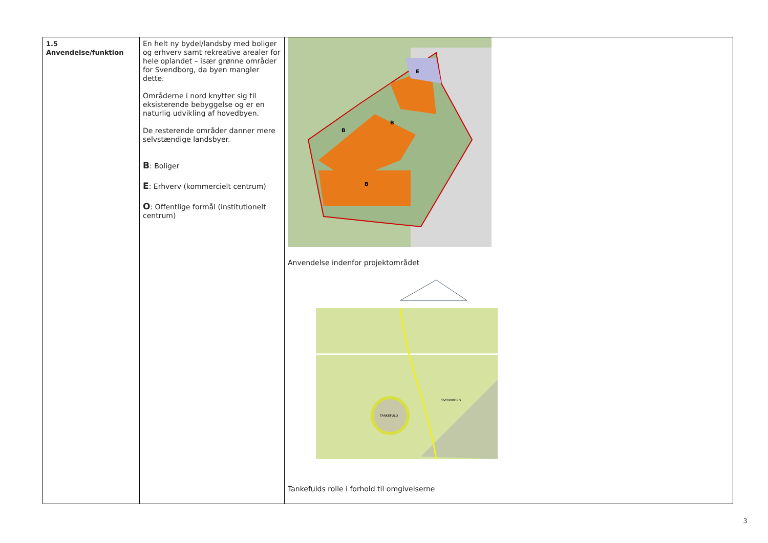| 1.5 Anvendelse/funktion | En helt ny bydel/landsby med boliger og erhverv samt rekreative arealer for hele oplandet – især grønne områder for Svendborg, da byen mangler dette. Områderne i nord knytter sig til eksisterende bebyggelse og er en naturlig udvikling af hovedbyen. De resterende områder danner mere selvstændige landsbyer. B : Boliger E : Erhverv (kommercielt centrum) O : Offentlige formål (institutionelt centrum) | B B E B Anvendelse indenfor projektområdet TANKEFULD SVENDBORG Tankefulds rolle i forhold til omgivelserne |
3